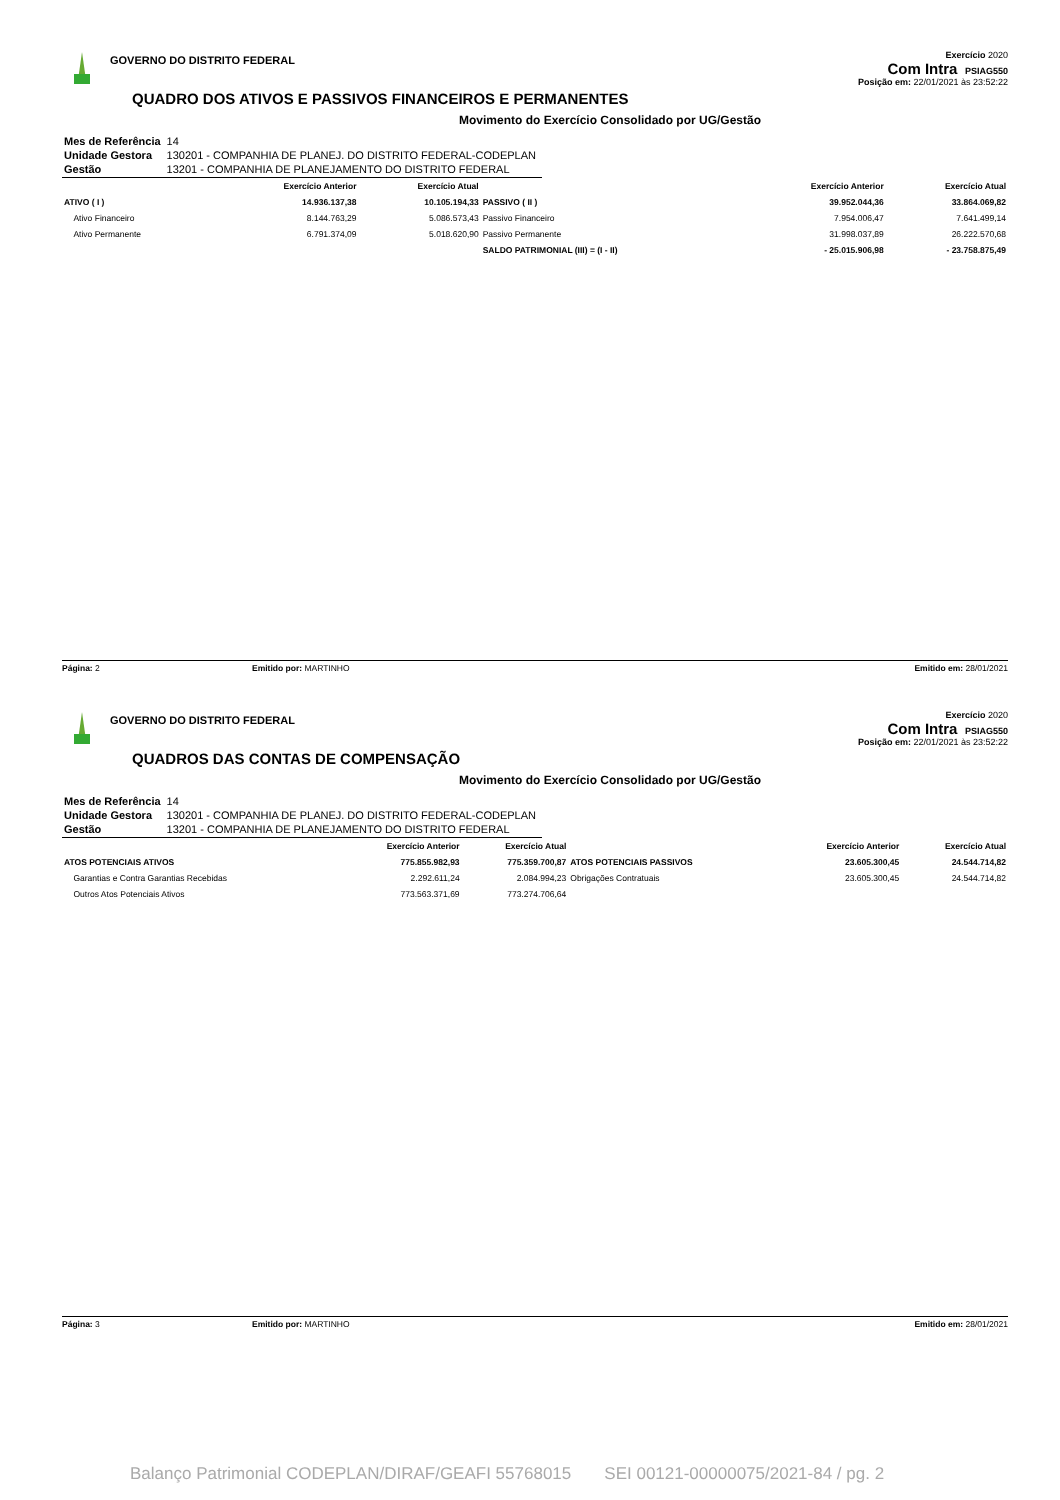GOVERNO DO DISTRITO FEDERAL
QUADRO DOS ATIVOS E PASSIVOS FINANCEIROS E PERMANENTES
Exercício 2020
Com Intra PSIAG550
Posição em: 22/01/2021 às 23:52:22
Movimento do Exercício Consolidado por UG/Gestão
| Mes de Referência | 14 |
| Unidade Gestora | 130201 - COMPANHIA DE PLANEJ. DO DISTRITO FEDERAL-CODEPLAN |
| Gestão | 13201 - COMPANHIA DE PLANEJAMENTO DO DISTRITO FEDERAL |
| | Exercício Anterior | Exercício Atual | | Exercício Anterior | Exercício Atual |
| --- | --- | --- | --- | --- | --- |
| ATIVO ( I ) | 14.936.137,38 | 10.105.194,33 | PASSIVO ( II ) | 39.952.044,36 | 33.864.069,82 |
| Ativo Financeiro | 8.144.763,29 | 5.086.573,43 | Passivo Financeiro | 7.954.006,47 | 7.641.499,14 |
| Ativo Permanente | 6.791.374,09 | 5.018.620,90 | Passivo Permanente | 31.998.037,89 | 26.222.570,68 |
| | | | SALDO PATRIMONIAL (III) = (I - II) | - 25.015.906,98 | - 23.758.875,49 |
Página: 2 Emitido por: MARTINHO Emitido em: 28/01/2021
GOVERNO DO DISTRITO FEDERAL
QUADROS DAS CONTAS DE COMPENSAÇÃO
Exercício 2020
Com Intra PSIAG550
Posição em: 22/01/2021 às 23:52:22
Movimento do Exercício Consolidado por UG/Gestão
| Mes de Referência | 14 |
| Unidade Gestora | 130201 - COMPANHIA DE PLANEJ. DO DISTRITO FEDERAL-CODEPLAN |
| Gestão | 13201 - COMPANHIA DE PLANEJAMENTO DO DISTRITO FEDERAL |
| | Exercício Anterior | Exercício Atual | | Exercício Anterior | Exercício Atual |
| --- | --- | --- | --- | --- | --- |
| ATOS POTENCIAIS ATIVOS | 775.855.982,93 | 775.359.700,87 | ATOS POTENCIAIS PASSIVOS | 23.605.300,45 | 24.544.714,82 |
| Garantias e Contra Garantias Recebidas | 2.292.611,24 | 2.084.994,23 | Obrigações Contratuais | 23.605.300,45 | 24.544.714,82 |
| Outros Atos Potenciais Ativos | 773.563.371,69 | 773.274.706,64 | | | |
Página: 3 Emitido por: MARTINHO Emitido em: 28/01/2021
Balanço Patrimonial CODEPLAN/DIRAF/GEAFI 55768015 SEI 00121-00000075/2021-84 / pg. 2